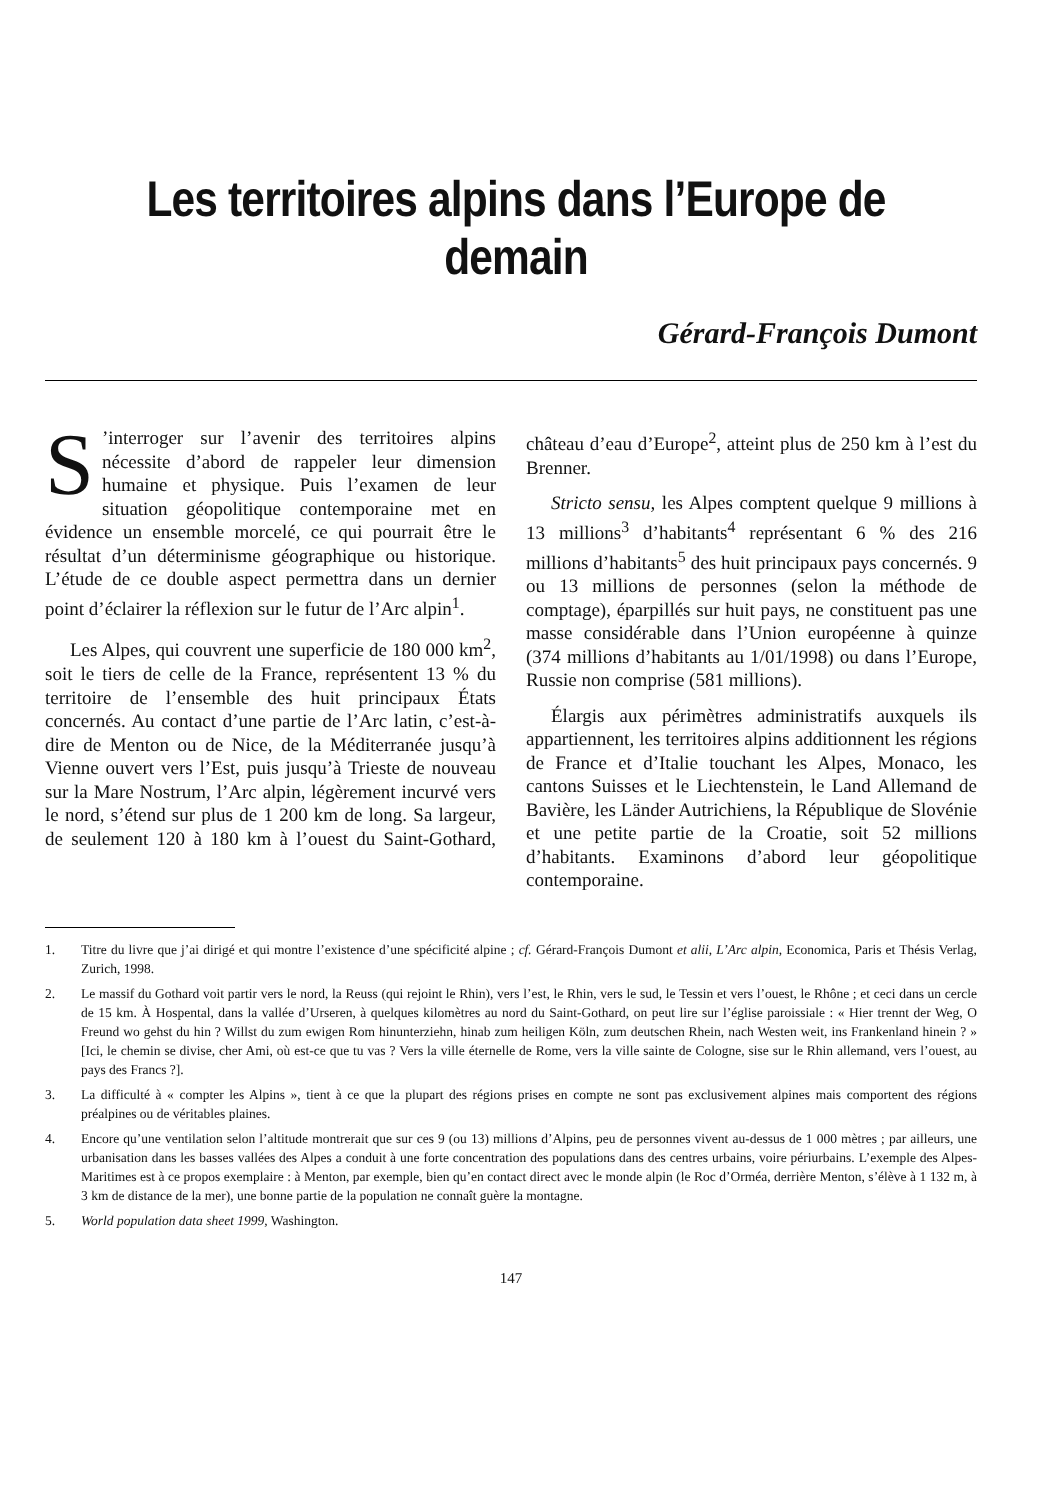Les territoires alpins dans l’Europe de demain
Gérard-François Dumont
S’interroger sur l’avenir des territoires alpins nécessite d’abord de rappeler leur dimension humaine et physique. Puis l’examen de leur situation géopolitique contemporaine met en évidence un ensemble morcelé, ce qui pourrait être le résultat d’un déterminisme géographique ou historique. L’étude de ce double aspect permettra dans un dernier point d’éclairer la réflexion sur le futur de l’Arc alpin<sup>1</sup>.
Les Alpes, qui couvrent une superficie de 180 000 km<sup>2</sup>, soit le tiers de celle de la France, représentent 13 % du territoire de l’ensemble des huit principaux États concernés. Au contact d’une partie de l’Arc latin, c’est-à-dire de Menton ou de Nice, de la Méditerranée jusqu’à Vienne ouvert vers l’Est, puis jusqu’à Trieste de nouveau sur la Mare Nostrum, l’Arc alpin, légèrement incurvé vers le nord, s’étend sur plus de 1 200 km de long. Sa largeur, de seulement 120 à 180 km à l’ouest du Saint-Gothard, château d’eau d’Europe<sup>2</sup>, atteint plus de 250 km à l’est du Brenner.
Stricto sensu, les Alpes comptent quelque 9 millions à 13 millions<sup>3</sup> d’habitants<sup>4</sup> représentant 6 % des 216 millions d’habitants<sup>5</sup> des huit principaux pays concernés. 9 ou 13 millions de personnes (selon la méthode de comptage), éparpillés sur huit pays, ne constituent pas une masse considérable dans l’Union européenne à quinze (374 millions d’habitants au 1/01/1998) ou dans l’Europe, Russie non comprise (581 millions).
Élargis aux périmètres administratifs auxquels ils appartiennent, les territoires alpins additionnent les régions de France et d’Italie touchant les Alpes, Monaco, les cantons Suisses et le Liechtenstein, le Land Allemand de Bavière, les Länder Autrichiens, la République de Slovénie et une petite partie de la Croatie, soit 52 millions d’habitants. Examinons d’abord leur géopolitique contemporaine.
1. Titre du livre que j’ai dirigé et qui montre l’existence d’une spécificité alpine ; cf. Gérard-François Dumont et alii, L’Arc alpin, Economica, Paris et Thésis Verlag, Zurich, 1998.
2. Le massif du Gothard voit partir vers le nord, la Reuss (qui rejoint le Rhin), vers l’est, le Rhin, vers le sud, le Tessin et vers l’ouest, le Rhône ; et ceci dans un cercle de 15 km. À Hospental, dans la vallée d’Urseren, à quelques kilomètres au nord du Saint-Gothard, on peut lire sur l’église paroissiale : « Hier trennt der Weg, O Freund wo gehst du hin ? Willst du zum ewigen Rom hinunterziehn, hinab zum heiligen Köln, zum deutschen Rhein, nach Westen weit, ins Frankenland hinein ? » [Ici, le chemin se divise, cher Ami, où est-ce que tu vas ? Vers la ville éternelle de Rome, vers la ville sainte de Cologne, sise sur le Rhin allemand, vers l’ouest, au pays des Francs ?].
3. La difficulté à « compter les Alpins », tient à ce que la plupart des régions prises en compte ne sont pas exclusivement alpines mais comportent des régions préalpines ou de véritables plaines.
4. Encore qu’une ventilation selon l’altitude montrerait que sur ces 9 (ou 13) millions d’Alpins, peu de personnes vivent au-dessus de 1 000 mètres ; par ailleurs, une urbanisation dans les basses vallées des Alpes a conduit à une forte concentration des populations dans des centres urbains, voire périurbains. L’exemple des Alpes-Maritimes est à ce propos exemplaire : à Menton, par exemple, bien qu’en contact direct avec le monde alpin (le Roc d’Orméa, derrière Menton, s’élève à 1 132 m, à 3 km de distance de la mer), une bonne partie de la population ne connaît guère la montagne.
5. World population data sheet 1999, Washington.
147